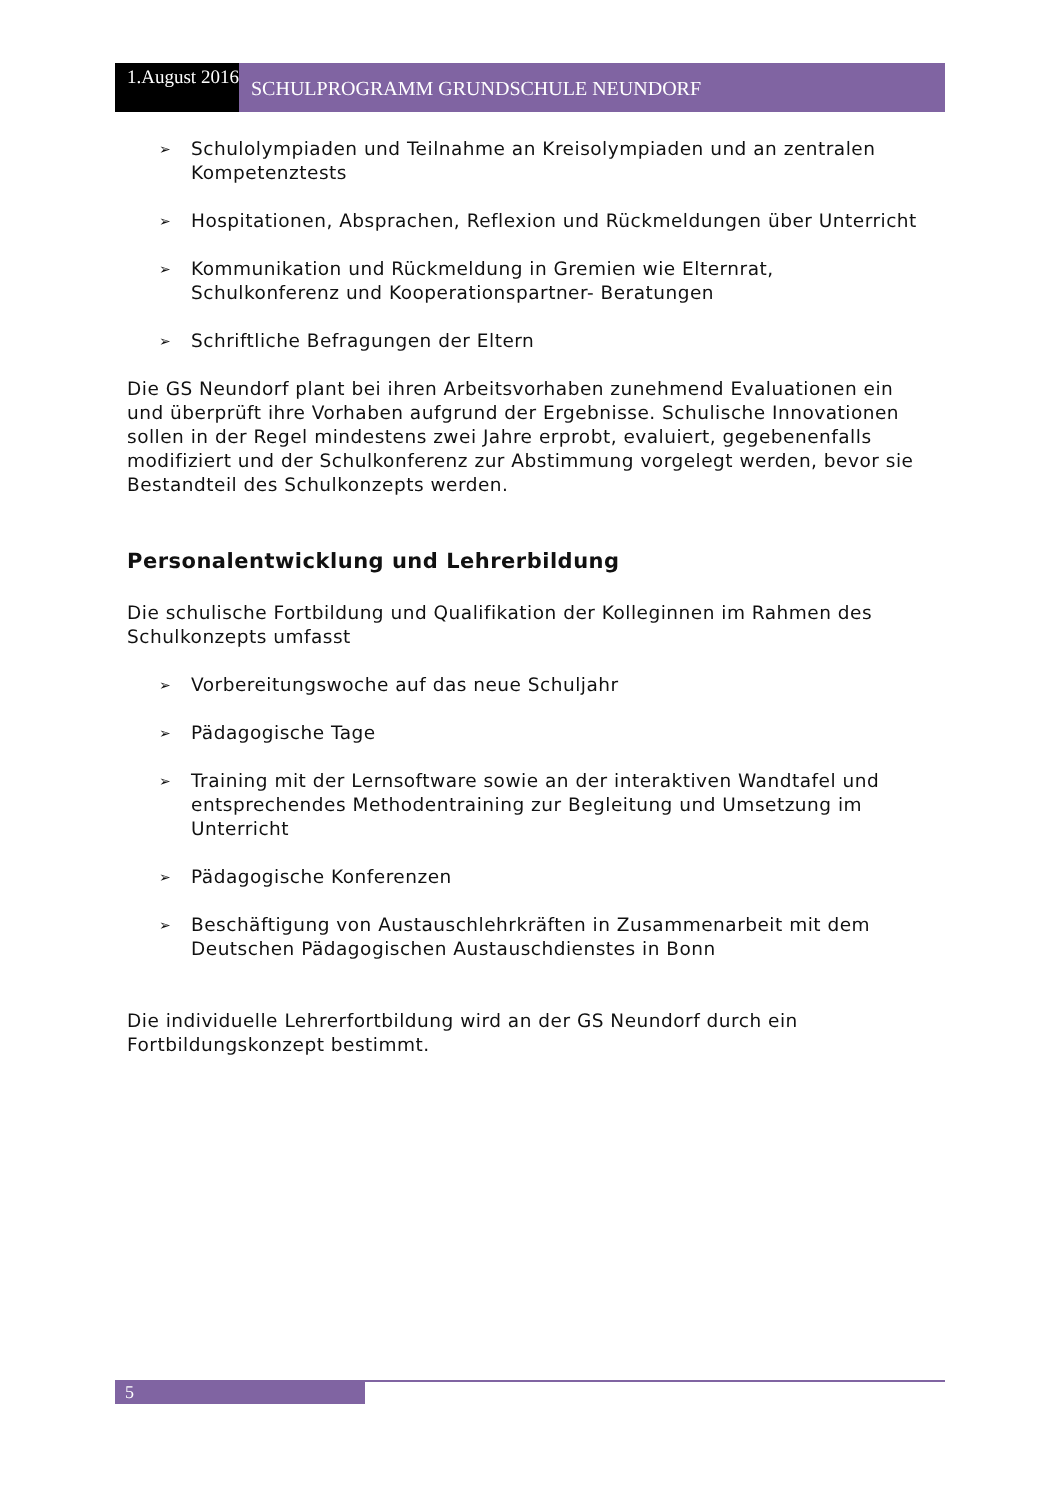1.August 2016
SCHULPROGRAMM GRUNDSCHULE NEUNDORF
➢ Schulolympiaden und Teilnahme an Kreisolympiaden und an zentralen Kompetenztests
➢ Hospitationen, Absprachen, Reflexion und Rückmeldungen über Unterricht
➢ Kommunikation und Rückmeldung in Gremien wie Elternrat, Schulkonferenz und Kooperationspartner- Beratungen
➢ Schriftliche Befragungen der Eltern
Die GS Neundorf plant bei ihren Arbeitsvorhaben zunehmend Evaluationen ein und überprüft ihre Vorhaben aufgrund der Ergebnisse. Schulische Innovationen sollen in der Regel mindestens zwei Jahre erprobt, evaluiert, gegebenenfalls modifiziert und der Schulkonferenz zur Abstimmung vorgelegt werden, bevor sie Bestandteil des Schulkonzepts werden.
Personalentwicklung und Lehrerbildung
Die schulische Fortbildung und Qualifikation der Kolleginnen im Rahmen des Schulkonzepts umfasst
➢ Vorbereitungswoche auf das neue Schuljahr
➢ Pädagogische Tage
➢ Training mit der Lernsoftware sowie an der interaktiven Wandtafel und entsprechendes Methodentraining zur Begleitung und Umsetzung im Unterricht
➢ Pädagogische Konferenzen
➢ Beschäftigung von Austauschlehrkräften in Zusammenarbeit mit dem Deutschen Pädagogischen Austauschdienstes in Bonn
Die individuelle Lehrerfortbildung wird an der GS Neundorf durch ein Fortbildungskonzept bestimmt.
5